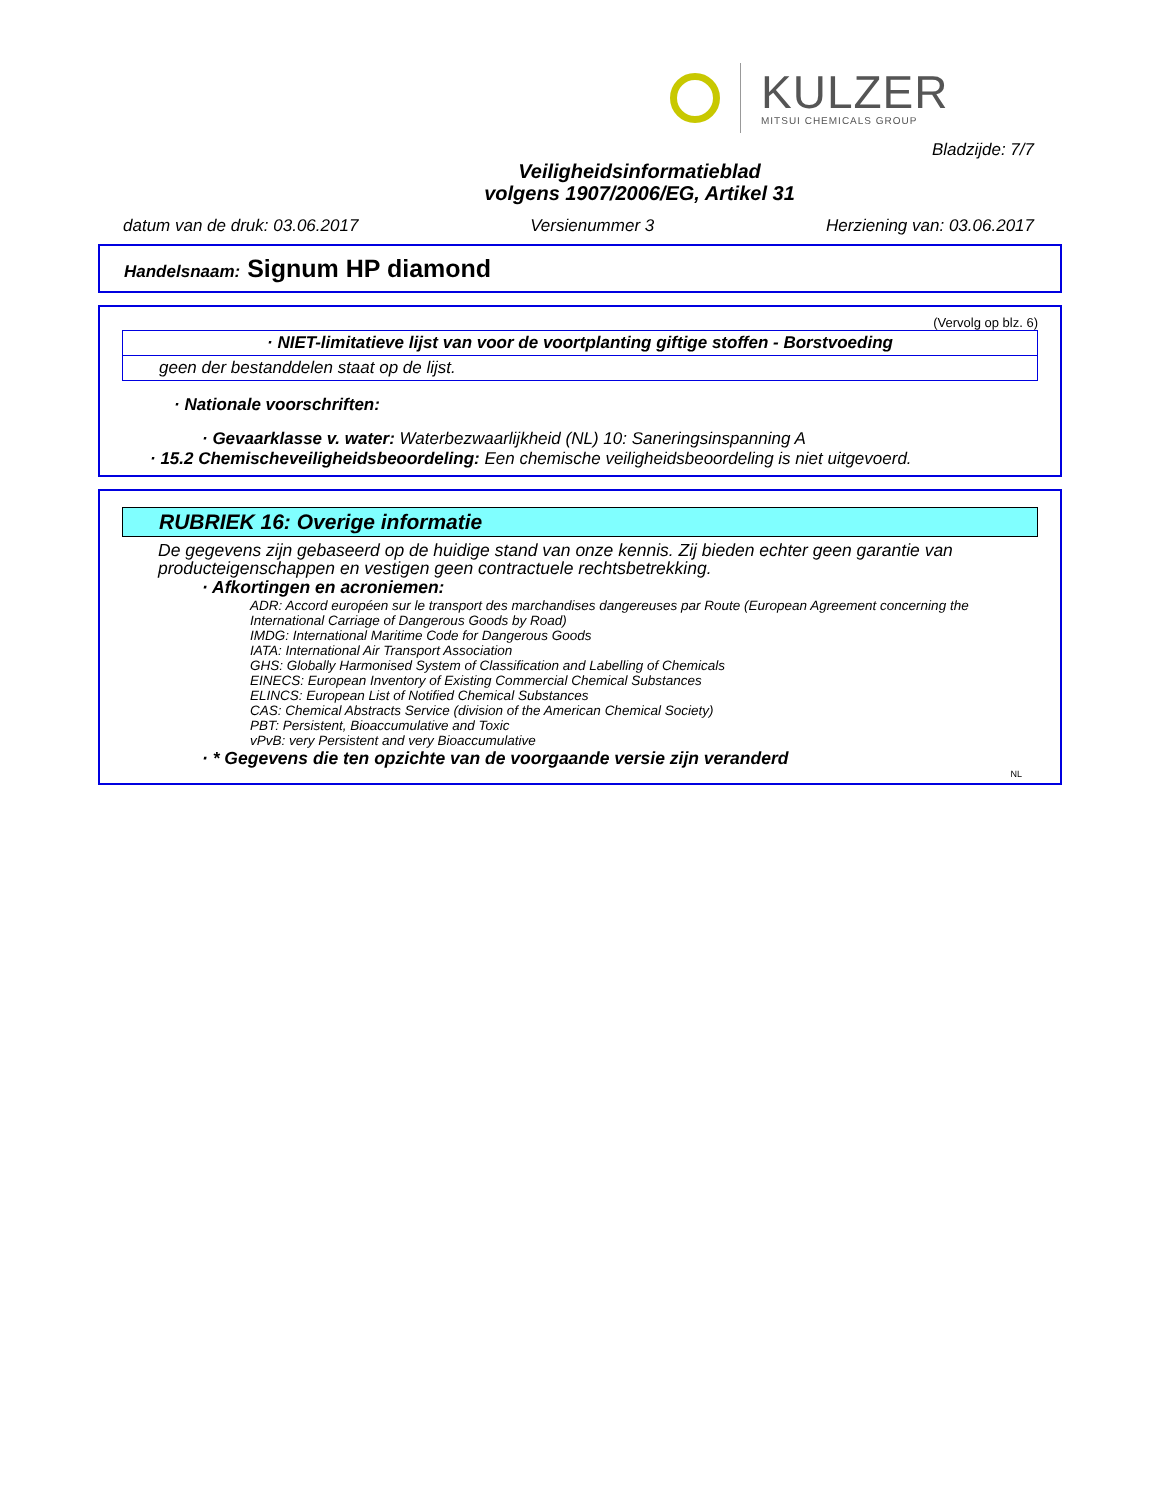KULZER
MITSUI CHEMICALS GROUP
Bladzijde: 7/7
Veiligheidsinformatieblad
volgens 1907/2006/EG, Artikel 31
datum van de druk: 03.06.2017 Versienummer 3 Herziening van: 03.06.2017
Handelsnaam: Signum HP diamond
(Vervolg op blz. 6)
· NIET-limitatieve lijst van voor de voortplanting giftige stoffen - Borstvoeding
geen der bestanddelen staat op de lijst.
· Nationale voorschriften:
· Gevaarklasse v. water: Waterbezwaarlijkheid (NL) 10: Saneringsinspanning A
· 15.2 Chemischeveiligheidsbeoordeling: Een chemische veiligheidsbeoordeling is niet uitgevoerd.
RUBRIEK 16: Overige informatie
De gegevens zijn gebaseerd op de huidige stand van onze kennis. Zij bieden echter geen garantie van producteigenschappen en vestigen geen contractuele rechtsbetrekking.
· Afkortingen en acroniemen:
ADR: Accord européen sur le transport des marchandises dangereuses par Route (European Agreement concerning the International Carriage of Dangerous Goods by Road)
IMDG: International Maritime Code for Dangerous Goods
IATA: International Air Transport Association
GHS: Globally Harmonised System of Classification and Labelling of Chemicals
EINECS: European Inventory of Existing Commercial Chemical Substances
ELINCS: European List of Notified Chemical Substances
CAS: Chemical Abstracts Service (division of the American Chemical Society)
PBT: Persistent, Bioaccumulative and Toxic
vPvB: very Persistent and very Bioaccumulative
· * Gegevens die ten opzichte van de voorgaande versie zijn veranderd
NL